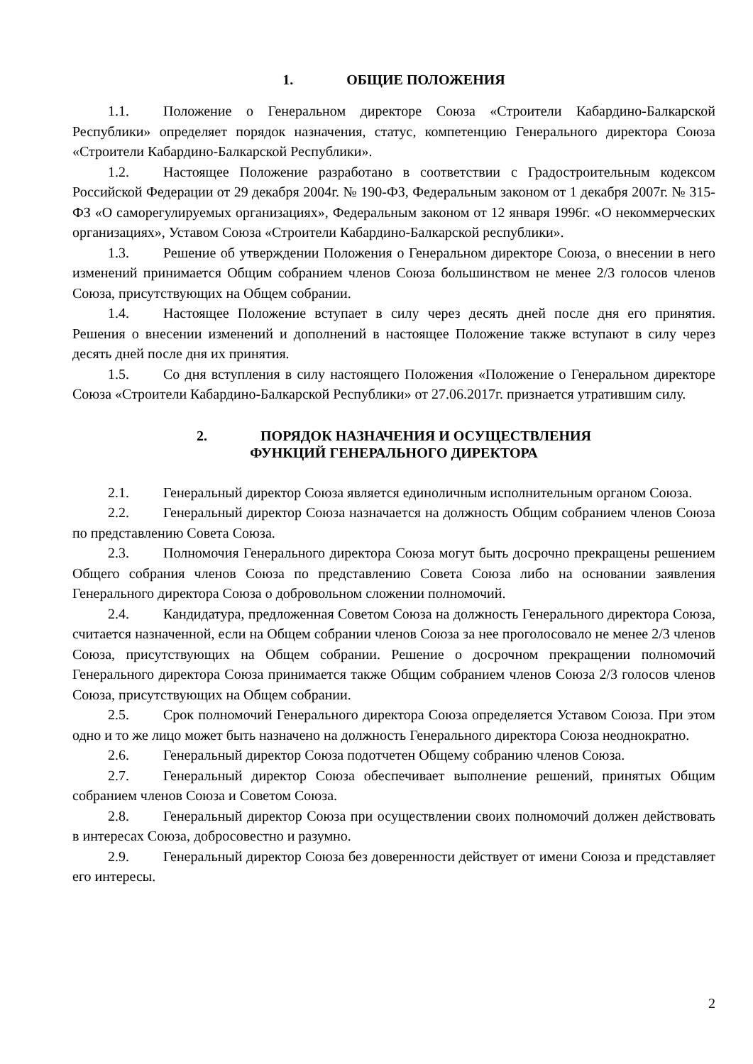1. ОБЩИЕ ПОЛОЖЕНИЯ
1.1. Положение о Генеральном директоре Союза «Строители Кабардино-Балкарской Республики» определяет порядок назначения, статус, компетенцию Генерального директора Союза «Строители Кабардино-Балкарской Республики».
1.2. Настоящее Положение разработано в соответствии с Градостроительным кодексом Российской Федерации от 29 декабря 2004г. № 190-ФЗ, Федеральным законом от 1 декабря 2007г. № 315-ФЗ «О саморегулируемых организациях», Федеральным законом от 12 января 1996г. «О некоммерческих организациях», Уставом Союза «Строители Кабардино-Балкарской республики».
1.3. Решение об утверждении Положения о Генеральном директоре Союза, о внесении в него изменений принимается Общим собранием членов Союза большинством не менее 2/3 голосов членов Союза, присутствующих на Общем собрании.
1.4. Настоящее Положение вступает в силу через десять дней после дня его принятия. Решения о внесении изменений и дополнений в настоящее Положение также вступают в силу через десять дней после дня их принятия.
1.5. Со дня вступления в силу настоящего Положения «Положение о Генеральном директоре Союза «Строители Кабардино-Балкарской Республики» от 27.06.2017г. признается утратившим силу.
2. ПОРЯДОК НАЗНАЧЕНИЯ И ОСУЩЕСТВЛЕНИЯ
ФУНКЦИЙ ГЕНЕРАЛЬНОГО ДИРЕКТОРА
2.1. Генеральный директор Союза является единоличным исполнительным органом Союза.
2.2. Генеральный директор Союза назначается на должность Общим собранием членов Союза по представлению Совета Союза.
2.3. Полномочия Генерального директора Союза могут быть досрочно прекращены решением Общего собрания членов Союза по представлению Совета Союза либо на основании заявления Генерального директора Союза о добровольном сложении полномочий.
2.4. Кандидатура, предложенная Советом Союза на должность Генерального директора Союза, считается назначенной, если на Общем собрании членов Союза за нее проголосовало не менее 2/3 членов Союза, присутствующих на Общем собрании. Решение о досрочном прекращении полномочий Генерального директора Союза принимается также Общим собранием членов Союза 2/3 голосов членов Союза, присутствующих на Общем собрании.
2.5. Срок полномочий Генерального директора Союза определяется Уставом Союза. При этом одно и то же лицо может быть назначено на должность Генерального директора Союза неоднократно.
2.6. Генеральный директор Союза подотчетен Общему собранию членов Союза.
2.7. Генеральный директор Союза обеспечивает выполнение решений, принятых Общим собранием членов Союза и Советом Союза.
2.8. Генеральный директор Союза при осуществлении своих полномочий должен действовать в интересах Союза, добросовестно и разумно.
2.9. Генеральный директор Союза без доверенности действует от имени Союза и представляет его интересы.
2